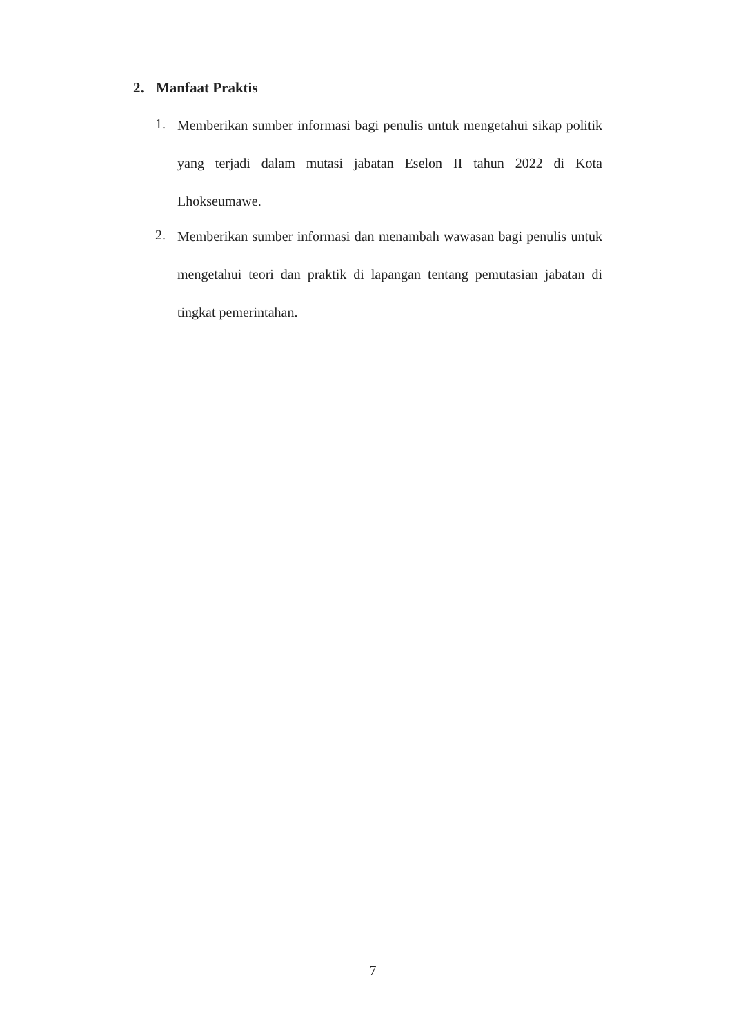2. Manfaat Praktis
1.
Memberikan sumber informasi bagi penulis untuk mengetahui sikap politik yang terjadi dalam mutasi jabatan Eselon II tahun 2022 di Kota Lhokseumawe.
2.
Memberikan sumber informasi dan menambah wawasan bagi penulis untuk mengetahui teori dan praktik di lapangan tentang pemutasian jabatan di tingkat pemerintahan.
7